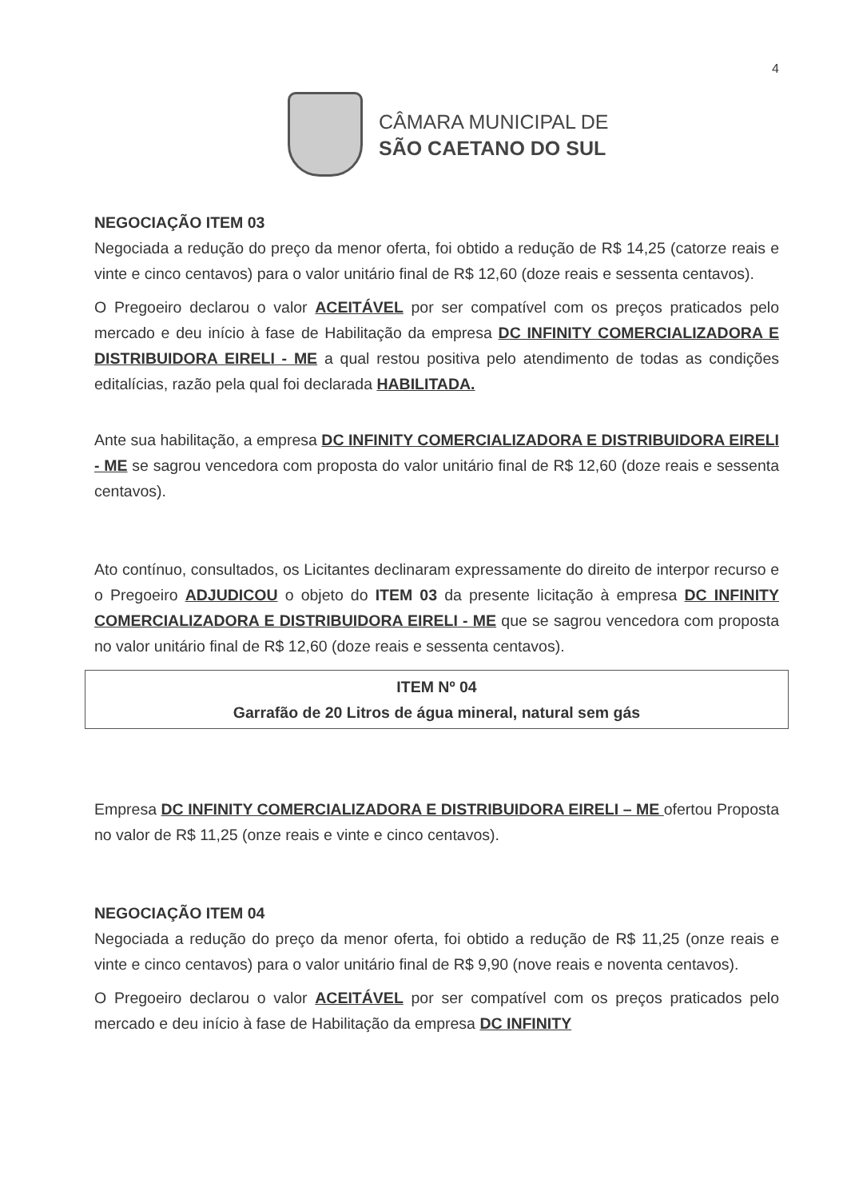4
CÂMARA MUNICIPAL DE
SÃO CAETANO DO SUL
NEGOCIAÇÃO ITEM 03
Negociada a redução do preço da menor oferta, foi obtido a redução de R$ 14,25 (catorze reais e vinte e cinco centavos) para o valor unitário final de R$ 12,60 (doze reais e sessenta centavos).
O Pregoeiro declarou o valor ACEITÁVEL por ser compatível com os preços praticados pelo mercado e deu início à fase de Habilitação da empresa DC INFINITY COMERCIALIZADORA E DISTRIBUIDORA EIRELI - ME a qual restou positiva pelo atendimento de todas as condições editalícias, razão pela qual foi declarada HABILITADA.
Ante sua habilitação, a empresa DC INFINITY COMERCIALIZADORA E DISTRIBUIDORA EIRELI - ME se sagrou vencedora com proposta do valor unitário final de R$ 12,60 (doze reais e sessenta centavos).
Ato contínuo, consultados, os Licitantes declinaram expressamente do direito de interpor recurso e o Pregoeiro ADJUDICOU o objeto do ITEM 03 da presente licitação à empresa DC INFINITY COMERCIALIZADORA E DISTRIBUIDORA EIRELI - ME que se sagrou vencedora com proposta no valor unitário final de R$ 12,60 (doze reais e sessenta centavos).
ITEM Nº 04
Garrafão de 20 Litros de água mineral, natural sem gás
Empresa DC INFINITY COMERCIALIZADORA E DISTRIBUIDORA EIRELI – ME ofertou Proposta no valor de R$ 11,25 (onze reais e vinte e cinco centavos).
NEGOCIAÇÃO ITEM 04
Negociada a redução do preço da menor oferta, foi obtido a redução de R$ 11,25 (onze reais e vinte e cinco centavos) para o valor unitário final de R$ 9,90 (nove reais e noventa centavos).
O Pregoeiro declarou o valor ACEITÁVEL por ser compatível com os preços praticados pelo mercado e deu início à fase de Habilitação da empresa DC INFINITY